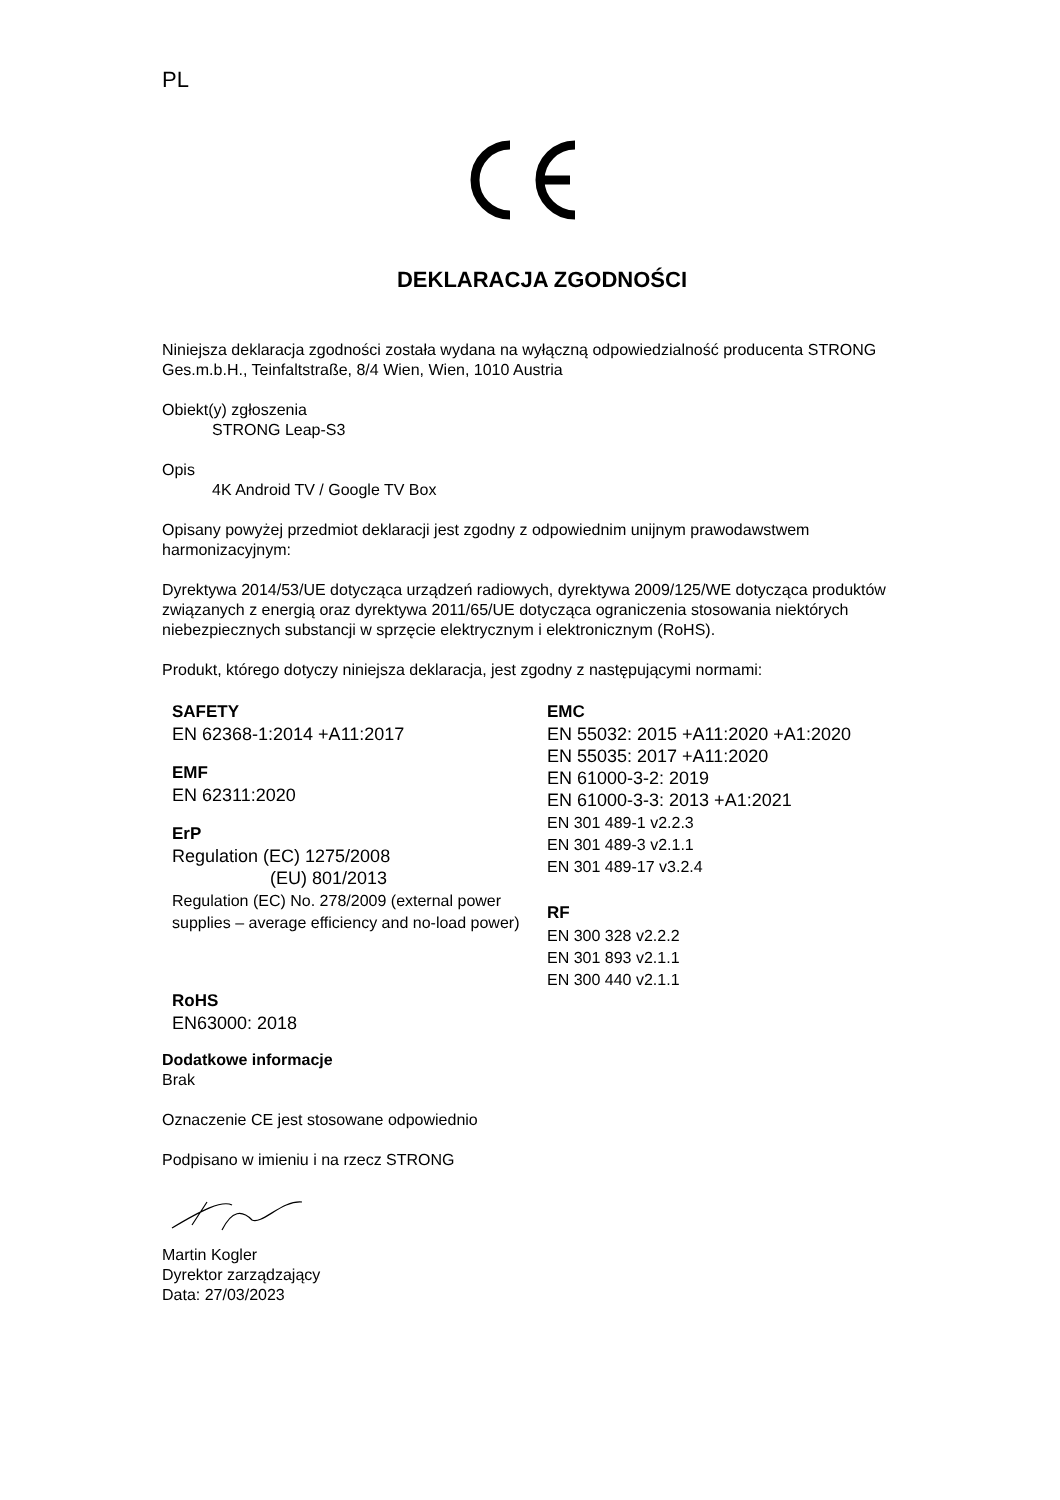PL
DEKLARACJA ZGODNOŚCI
Niniejsza deklaracja zgodności została wydana na wyłączną odpowiedzialność producenta STRONG Ges.m.b.H., Teinfaltstraße, 8/4 Wien, Wien, 1010 Austria
Obiekt(y) zgłoszenia
STRONG Leap-S3
Opis
4K Android TV / Google TV Box
Opisany powyżej przedmiot deklaracji jest zgodny z odpowiednim unijnym prawodawstwem harmonizacyjnym:
Dyrektywa 2014/53/UE dotycząca urządzeń radiowych, dyrektywa 2009/125/WE dotycząca produktów związanych z energią oraz dyrektywa 2011/65/UE dotycząca ograniczenia stosowania niektórych niebezpiecznych substancji w sprzęcie elektrycznym i elektronicznym (RoHS).
Produkt, którego dotyczy niniejsza deklaracja, jest zgodny z następującymi normami:
SAFETY
EN 62368-1:2014 +A11:2017
EMF
EN 62311:2020
ErP
Regulation (EC) 1275/2008
(EU) 801/2013
Regulation (EC) No. 278/2009 (external power supplies – average efficiency and no-load power)
RoHS
EN63000: 2018
EMC
EN 55032: 2015 +A11:2020 +A1:2020
EN 55035: 2017 +A11:2020
EN 61000-3-2: 2019
EN 61000-3-3: 2013 +A1:2021
EN 301 489-1 v2.2.3
EN 301 489-3 v2.1.1
EN 301 489-17 v3.2.4
RF
EN 300 328 v2.2.2
EN 301 893 v2.1.1
EN 300 440 v2.1.1
Dodatkowe informacje
Brak
Oznaczenie CE jest stosowane odpowiednio
Podpisano w imieniu i na rzecz STRONG
Martin Kogler
Dyrektor zarządzający
Data: 27/03/2023